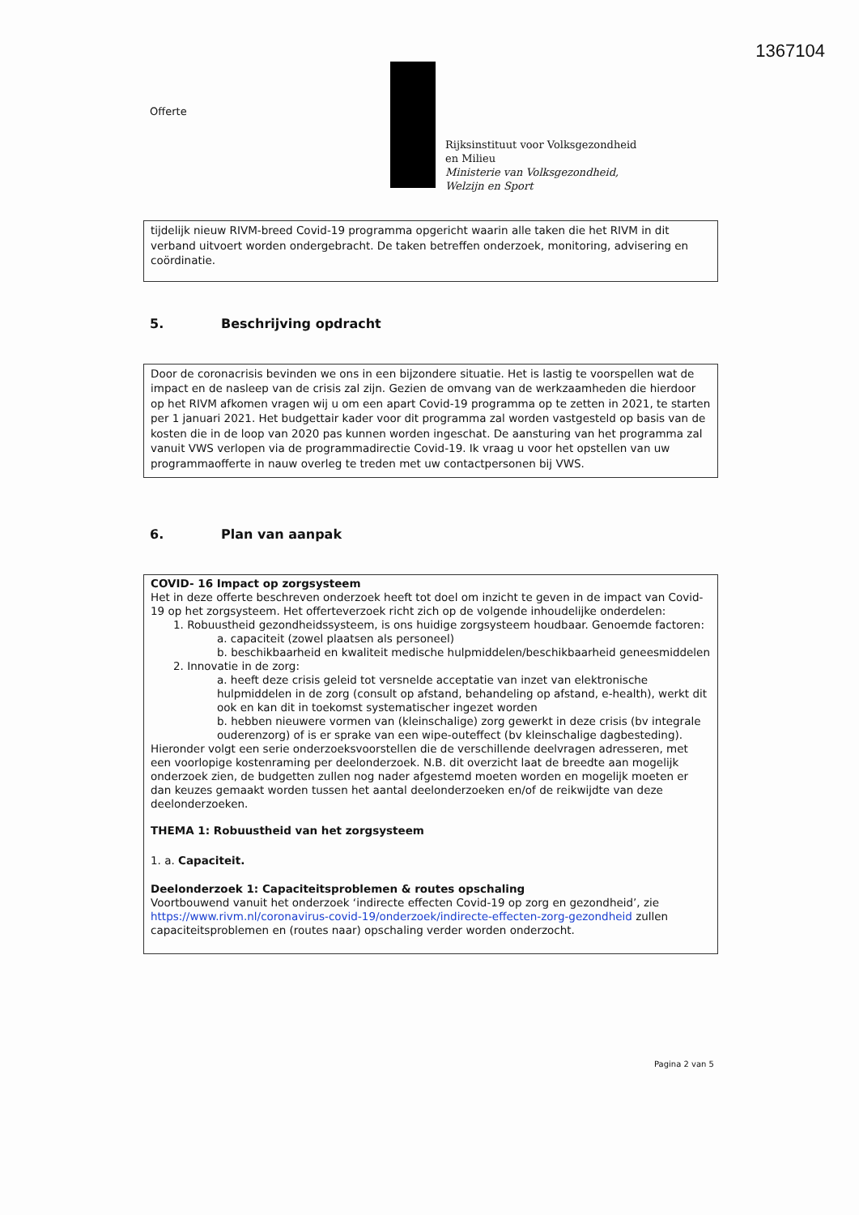1367104
Offerte
Rijksinstituut voor Volksgezondheid
en Milieu
Ministerie van Volksgezondheid,
Welzijn en Sport
tijdelijk nieuw RIVM-breed Covid-19 programma opgericht waarin alle taken die het RIVM in dit verband uitvoert worden ondergebracht. De taken betreffen onderzoek, monitoring, advisering en coördinatie.
5. Beschrijving opdracht
Door de coronacrisis bevinden we ons in een bijzondere situatie. Het is lastig te voorspellen wat de impact en de nasleep van de crisis zal zijn. Gezien de omvang van de werkzaamheden die hierdoor op het RIVM afkomen vragen wij u om een apart Covid-19 programma op te zetten in 2021, te starten per 1 januari 2021. Het budgettair kader voor dit programma zal worden vastgesteld op basis van de kosten die in de loop van 2020 pas kunnen worden ingeschat. De aansturing van het programma zal vanuit VWS verlopen via de programmadirectie Covid-19. Ik vraag u voor het opstellen van uw programmaofferte in nauw overleg te treden met uw contactpersonen bij VWS.
6. Plan van aanpak
COVID- 16 Impact op zorgsysteem
Het in deze offerte beschreven onderzoek heeft tot doel om inzicht te geven in de impact van Covid-19 op het zorgsysteem. Het offerteverzoek richt zich op de volgende inhoudelijke onderdelen:
1. Robuustheid gezondheidssysteem, is ons huidige zorgsysteem houdbaar. Genoemde factoren:
a. capaciteit (zowel plaatsen als personeel)
b. beschikbaarheid en kwaliteit medische hulpmiddelen/beschikbaarheid geneesmiddelen
2. Innovatie in de zorg:
a. heeft deze crisis geleid tot versnelde acceptatie van inzet van elektronische hulpmiddelen in de zorg (consult op afstand, behandeling op afstand, e-health), werkt dit ook en kan dit in toekomst systematischer ingezet worden
b. hebben nieuwere vormen van (kleinschalige) zorg gewerkt in deze crisis (bv integrale ouderenzorg) of is er sprake van een wipe-outeffect (bv kleinschalige dagbesteding).
Hieronder volgt een serie onderzoeksvoorstellen die de verschillende deelvragen adresseren, met een voorlopige kostenraming per deelonderzoek. N.B. dit overzicht laat de breedte aan mogelijk onderzoek zien, de budgetten zullen nog nader afgestemd moeten worden en mogelijk moeten er dan keuzes gemaakt worden tussen het aantal deelonderzoeken en/of de reikwijdte van deze deelonderzoeken.
THEMA 1: Robuustheid van het zorgsysteem
1. a. Capaciteit.
Deelonderzoek 1: Capaciteitsproblemen & routes opschaling
Voortbouwend vanuit het onderzoek ‘indirecte effecten Covid-19 op zorg en gezondheid’, zie https://www.rivm.nl/coronavirus-covid-19/onderzoek/indirecte-effecten-zorg-gezondheid zullen capaciteitsproblemen en (routes naar) opschaling verder worden onderzocht.
Pagina 2 van 5